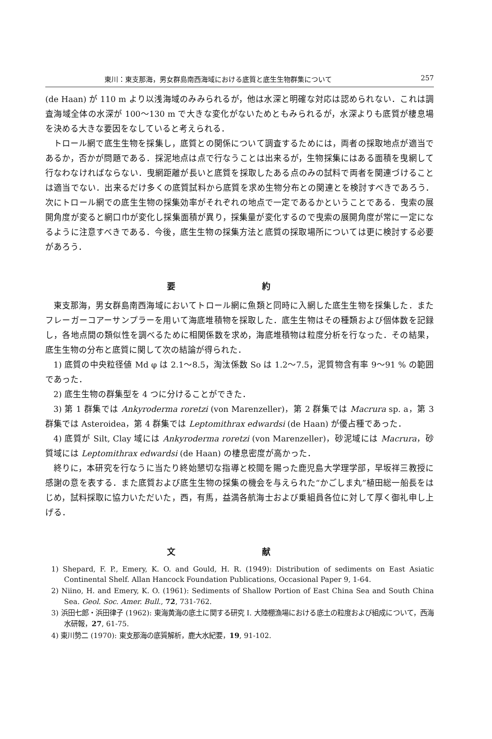東川：東支那海，男女群島南西海域における底質と底生生物群集について 257
(de Haan) が 110 m より以浅海域のみみられるが，他は水深と明確な対応は認められない．これは調査海域全体の水深が 100〜130 m で大きな変化がないためともみられるが，水深よりも底質が棲息場を決める大きな要因をなしていると考えられる．
トロール網で底生生物を採集し，底質との関係について調査するためには，両者の採取地点が適当であるか，否かが問題である．採泥地点は点で行なうことは出来るが，生物採集にはある面積を曳網して行なわなければならない．曳網距離が長いと底質を採取したある点のみの試料で両者を関連づけることは適当でない．出来るだけ多くの底質試料から底質を求め生物分布との関連とを検討すべきであろう．次にトロール網での底生生物の採集効率がそれぞれの地点で一定であるかということである．曳索の展開角度が変ると網口巾が変化し採集面積が異り，採集量が変化するので曳索の展開角度が常に一定になるように注意すべきである．今後，底生生物の採集方法と底質の採取場所については更に検討する必要があろう．
要 約
東支那海，男女群島南西海域においてトロール網に魚類と同時に入網した底生生物を採集した．またフレーガーコアーサンプラーを用いて海底堆積物を採取した．底生生物はその種類および個体数を記録し，各地点間の類似性を調べるために相関係数を求め，海底堆積物は粒度分析を行なった．その結果，底生生物の分布と底質に関して次の結論が得られた．
1) 底質の中央粒径値 Md φ は 2.1〜8.5，淘汰係数 So は 1.2〜7.5，泥質物含有率 9〜91 % の範囲であった．
2) 底生生物の群集型を 4 つに分けることができた．
3) 第 1 群集では Ankyroderma roretzi (von Marenzeller)，第 2 群集では Macrura sp. a，第 3 群集では Asteroidea，第 4 群集では Leptomithrax edwardsi (de Haan) が優占種であった．
4) 底質が Silt, Clay 域には Ankyroderma roretzi (von Marenzeller)，砂泥域には Macrura，砂質域には Leptomithrax edwardsi (de Haan) の棲息密度が高かった．
終りに，本研究を行なうに当たり終始懇切な指導と校閲を賜った鹿児島大学理学部，早坂祥三教授に感謝の意を表する．また底質および底生生物の採集の機会を与えられた“かごしま丸”植田総一船長をはじめ，試料採取に協力いただいた，西，有馬，益満各航海士および乗組員各位に対して厚く御礼申し上げる．
文 献
1) Shepard, F. P., Emery, K. O. and Gould, H. R. (1949): Distribution of sediments on East Asiatic Continental Shelf. Allan Hancock Foundation Publications, Occasional Paper 9, 1-64.
2) Niino, H. and Emery, K. O. (1961): Sediments of Shallow Portion of East China Sea and South China Sea. Geol. Soc. Amer. Bull., 72, 731-762.
3) 浜田七郎・浜田律子 (1962): 東海黄海の底土に関する研究 I. 大陸棚漁場における底土の粒度および組成について，西海水研報，27, 61-75.
4) 東川勢二 (1970): 東支那海の底質解析，鹿大水紀要，19, 91-102.